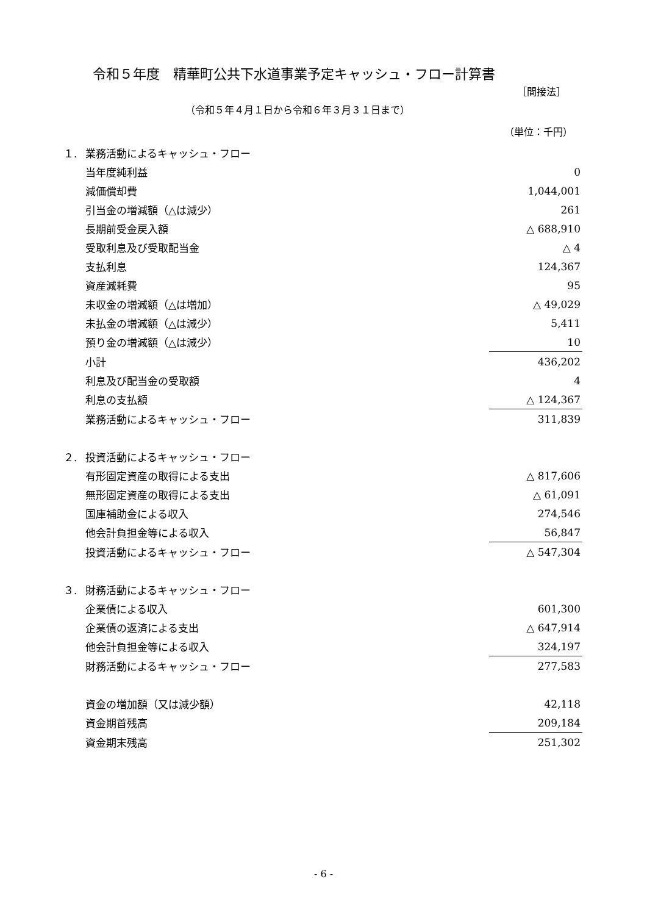令和５年度　精華町公共下水道事業予定キャッシュ・フロー計算書
［間接法］
（令和５年４月１日から令和６年３月３１日まで）
（単位：千円）
| １. | 業務活動によるキャッシュ・フロー | |
| | 当年度純利益 | 0 |
| | 減価償却費 | 1,044,001 |
| | 引当金の増減額（△は減少） | 261 |
| | 長期前受金戻入額 | △ 688,910 |
| | 受取利息及び受取配当金 | △ 4 |
| | 支払利息 | 124,367 |
| | 資産減耗費 | 95 |
| | 未収金の増減額（△は増加） | △ 49,029 |
| | 未払金の増減額（△は減少） | 5,411 |
| | 預り金の増減額（△は減少） | 10 |
| | 小計 | 436,202 |
| | 利息及び配当金の受取額 | 4 |
| | 利息の支払額 | △ 124,367 |
| | 業務活動によるキャッシュ・フロー | 311,839 |
| ２. | 投資活動によるキャッシュ・フロー | |
| | 有形固定資産の取得による支出 | △ 817,606 |
| | 無形固定資産の取得による支出 | △ 61,091 |
| | 国庫補助金による収入 | 274,546 |
| | 他会計負担金等による収入 | 56,847 |
| | 投資活動によるキャッシュ・フロー | △ 547,304 |
| ３. | 財務活動によるキャッシュ・フロー | |
| | 企業債による収入 | 601,300 |
| | 企業債の返済による支出 | △ 647,914 |
| | 他会計負担金等による収入 | 324,197 |
| | 財務活動によるキャッシュ・フロー | 277,583 |
| | 資金の増加額（又は減少額） | 42,118 |
| | 資金期首残高 | 209,184 |
| | 資金期末残高 | 251,302 |
- 6 -